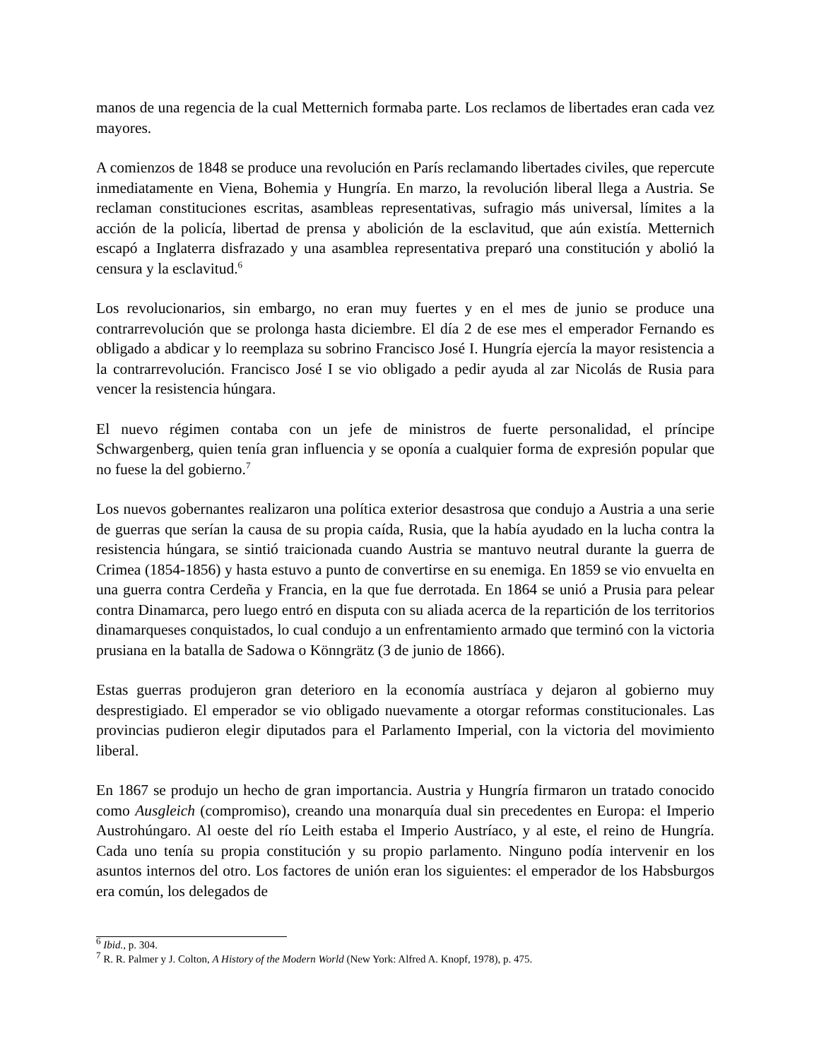manos de una regencia de la cual Metternich formaba parte. Los reclamos de libertades eran cada vez mayores.
A comienzos de 1848 se produce una revolución en París reclamando libertades civiles, que repercute inmediatamente en Viena, Bohemia y Hungría. En marzo, la revolución liberal llega a Austria. Se reclaman constituciones escritas, asambleas representativas, sufragio más universal, límites a la acción de la policía, libertad de prensa y abolición de la esclavitud, que aún existía. Metternich escapó a Inglaterra disfrazado y una asamblea representativa preparó una constitución y abolió la censura y la esclavitud.<sup>6</sup>
Los revolucionarios, sin embargo, no eran muy fuertes y en el mes de junio se produce una contrarrevolución que se prolonga hasta diciembre. El día 2 de ese mes el emperador Fernando es obligado a abdicar y lo reemplaza su sobrino Francisco José I. Hungría ejercía la mayor resistencia a la contrarrevolución. Francisco José I se vio obligado a pedir ayuda al zar Nicolás de Rusia para vencer la resistencia húngara.
El nuevo régimen contaba con un jefe de ministros de fuerte personalidad, el príncipe Schwargenberg, quien tenía gran influencia y se oponía a cualquier forma de expresión popular que no fuese la del gobierno.<sup>7</sup>
Los nuevos gobernantes realizaron una política exterior desastrosa que condujo a Austria a una serie de guerras que serían la causa de su propia caída, Rusia, que la había ayudado en la lucha contra la resistencia húngara, se sintió traicionada cuando Austria se mantuvo neutral durante la guerra de Crimea (1854-1856) y hasta estuvo a punto de convertirse en su enemiga. En 1859 se vio envuelta en una guerra contra Cerdeña y Francia, en la que fue derrotada. En 1864 se unió a Prusia para pelear contra Dinamarca, pero luego entró en disputa con su aliada acerca de la repartición de los territorios dinamarqueses conquistados, lo cual condujo a un enfrentamiento armado que terminó con la victoria prusiana en la batalla de Sadowa o Könngrätz (3 de junio de 1866).
Estas guerras produjeron gran deterioro en la economía austríaca y dejaron al gobierno muy desprestigiado. El emperador se vio obligado nuevamente a otorgar reformas constitucionales. Las provincias pudieron elegir diputados para el Parlamento Imperial, con la victoria del movimiento liberal.
En 1867 se produjo un hecho de gran importancia. Austria y Hungría firmaron un tratado conocido como Ausgleich (compromiso), creando una monarquía dual sin precedentes en Europa: el Imperio Austrohúngaro. Al oeste del río Leith estaba el Imperio Austríaco, y al este, el reino de Hungría. Cada uno tenía su propia constitución y su propio parlamento. Ninguno podía intervenir en los asuntos internos del otro. Los factores de unión eran los siguientes: el emperador de los Habsburgos era común, los delegados de
<sup>6</sup> Ibid., p. 304.
<sup>7</sup> R. R. Palmer y J. Colton, A History of the Modern World (New York: Alfred A. Knopf, 1978), p. 475.